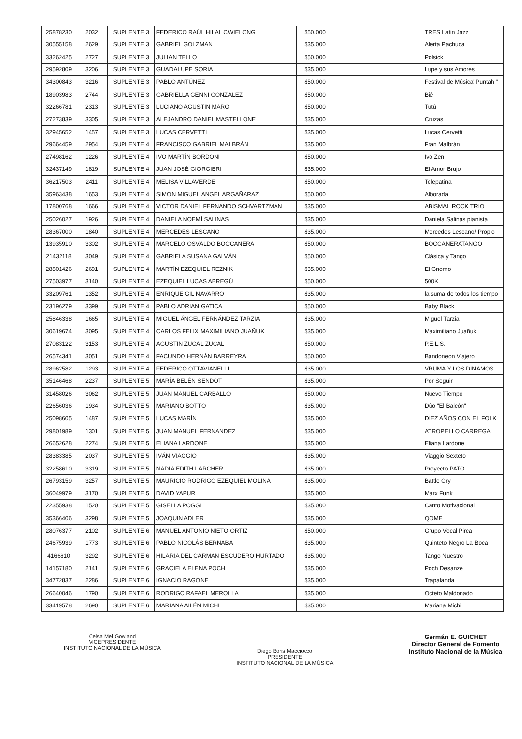| 25878230 | 2032 | SUPLENTE 3 | FEDERICO RAÚL HILAL CWIELONG | $50.000 | | TRES Latin Jazz |
| 30555158 | 2629 | SUPLENTE 3 | GABRIEL GOLZMAN | $35.000 | | Alerta Pachuca |
| 33262425 | 2727 | SUPLENTE 3 | JULIAN TELLO | $50.000 | | Polsick |
| 29592809 | 3206 | SUPLENTE 3 | GUADALUPE SORIA | $35.000 | | Lupe y sus Amores |
| 34300843 | 3216 | SUPLENTE 3 | PABLO ANTÚNEZ | $50.000 | | Festival de Música"Puntah " |
| 18903983 | 2744 | SUPLENTE 3 | GABRIELLA GENNI GONZALEZ | $50.000 | | Bié |
| 32266781 | 2313 | SUPLENTE 3 | LUCIANO AGUSTIN MARO | $50.000 | | Tutù |
| 27273839 | 3305 | SUPLENTE 3 | ALEJANDRO DANIEL MASTELLONE | $35.000 | | Cruzas |
| 32945652 | 1457 | SUPLENTE 3 | LUCAS CERVETTI | $35.000 | | Lucas Cervetti |
| 29664459 | 2954 | SUPLENTE 4 | FRANCISCO GABRIEL MALBRÁN | $35.000 | | Fran Malbrán |
| 27498162 | 1226 | SUPLENTE 4 | IVO MARTÍN BORDONI | $50.000 | | Ivo Zen |
| 32437149 | 1819 | SUPLENTE 4 | JUAN JOSÉ GIORGIERI | $35.000 | | El Amor Brujo |
| 36217503 | 2411 | SUPLENTE 4 | MELISA VILLAVERDE | $50.000 | | Telepatina |
| 35963438 | 1653 | SUPLENTE 4 | SIMON MIGUEL ANGEL ARGAÑARAZ | $50.000 | | Alborada |
| 17800768 | 1666 | SUPLENTE 4 | VICTOR DANIEL FERNANDO SCHVARTZMAN | $35.000 | | ABISMAL ROCK TRIO |
| 25026027 | 1926 | SUPLENTE 4 | DANIELA NOEMÍ SALINAS | $35.000 | | Daniela Salinas pianista |
| 28367000 | 1840 | SUPLENTE 4 | MERCEDES LESCANO | $35.000 | | Mercedes Lescano/ Propio |
| 13935910 | 3302 | SUPLENTE 4 | MARCELO OSVALDO BOCCANERA | $50.000 | | BOCCANERATANGO |
| 21432118 | 3049 | SUPLENTE 4 | GABRIELA SUSANA GALVÁN | $50.000 | | Clásica y Tango |
| 28801426 | 2691 | SUPLENTE 4 | MARTÍN EZEQUIEL REZNIK | $35.000 | | El Gnomo |
| 27503977 | 3140 | SUPLENTE 4 | EZEQUIEL LUCAS ABREGÚ | $50.000 | | 500K |
| 33209761 | 1352 | SUPLENTE 4 | ENRIQUE GIL NAVARRO | $35.000 | | la suma de todos los tiempo |
| 23196279 | 3399 | SUPLENTE 4 | PABLO ADRIAN GATICA | $50.000 | | Baby Black |
| 25846338 | 1665 | SUPLENTE 4 | MIGUEL ÁNGEL FERNÁNDEZ TARZIA | $35.000 | | Miguel Tarzia |
| 30619674 | 3095 | SUPLENTE 4 | CARLOS FELIX MAXIMILIANO JUAÑUK | $35.000 | | Maximiliano Juañuk |
| 27083122 | 3153 | SUPLENTE 4 | AGUSTIN ZUCAL ZUCAL | $50.000 | | P.E.L.S. |
| 26574341 | 3051 | SUPLENTE 4 | FACUNDO HERNÁN BARREYRA | $50.000 | | Bandoneon Viajero |
| 28962582 | 1293 | SUPLENTE 4 | FEDERICO OTTAVIANELLI | $35.000 | | VRUMA Y LOS DINAMOS |
| 35146468 | 2237 | SUPLENTE 5 | MARÍA BELÉN SENDOT | $35.000 | | Por Seguir |
| 31458026 | 3062 | SUPLENTE 5 | JUAN MANUEL CARBALLO | $50.000 | | Nuevo Tiempo |
| 22656036 | 1934 | SUPLENTE 5 | MARIANO BOTTO | $35.000 | | Dúo "El Balcón" |
| 25098605 | 1487 | SUPLENTE 5 | LUCAS MARÍN | $35.000 | | DIEZ AÑOS CON EL FOLK |
| 29801989 | 1301 | SUPLENTE 5 | JUAN MANUEL FERNANDEZ | $35.000 | | ATROPELLO CARREGAL |
| 26652628 | 2274 | SUPLENTE 5 | ELIANA LARDONE | $35.000 | | Eliana Lardone |
| 28383385 | 2037 | SUPLENTE 5 | IVÁN VIAGGIO | $35.000 | | Viaggio Sexteto |
| 32258610 | 3319 | SUPLENTE 5 | NADIA EDITH LARCHER | $35.000 | | Proyecto PATO |
| 26793159 | 3257 | SUPLENTE 5 | MAURICIO RODRIGO EZEQUIEL MOLINA | $35.000 | | Battle Cry |
| 36049979 | 3170 | SUPLENTE 5 | DAVID YAPUR | $35.000 | | Marx Funk |
| 22355938 | 1520 | SUPLENTE 5 | GISELLA POGGI | $35.000 | | Canto Motivacional |
| 35366406 | 3298 | SUPLENTE 5 | JOAQUIN ADLER | $35.000 | | QOME |
| 28076377 | 2102 | SUPLENTE 6 | MANUEL ANTONIO NIETO ORTIZ | $50.000 | | Grupo Vocal Pirca |
| 24675939 | 1773 | SUPLENTE 6 | PABLO NICOLÁS BERNABA | $35.000 | | Quinteto Negro La Boca |
| 4166610 | 3292 | SUPLENTE 6 | HILARIA DEL CARMAN ESCUDERO HURTADO | $35.000 | | Tango Nuestro |
| 14157180 | 2141 | SUPLENTE 6 | GRACIELA ELENA POCH | $35.000 | | Poch Desanze |
| 34772837 | 2286 | SUPLENTE 6 | IGNACIO RAGONE | $35.000 | | Trapalanda |
| 26640046 | 1790 | SUPLENTE 6 | RODRIGO RAFAEL MEROLLA | $35.000 | | Octeto Maldonado |
| 33419578 | 2690 | SUPLENTE 6 | MARIANA AILÉN MICHI | $35.000 | | Mariana Michi |
Celsa Mel Gowland
VICEPRESIDENTE
INSTITUTO NACIONAL DE LA MÚSICA
Diego Boris Macciocco
PRESIDENTE
INSTITUTO NACIONAL DE LA MÚSICA
Germán E. GUICHET
Director General de Fomento
Instituto Nacional de la Música